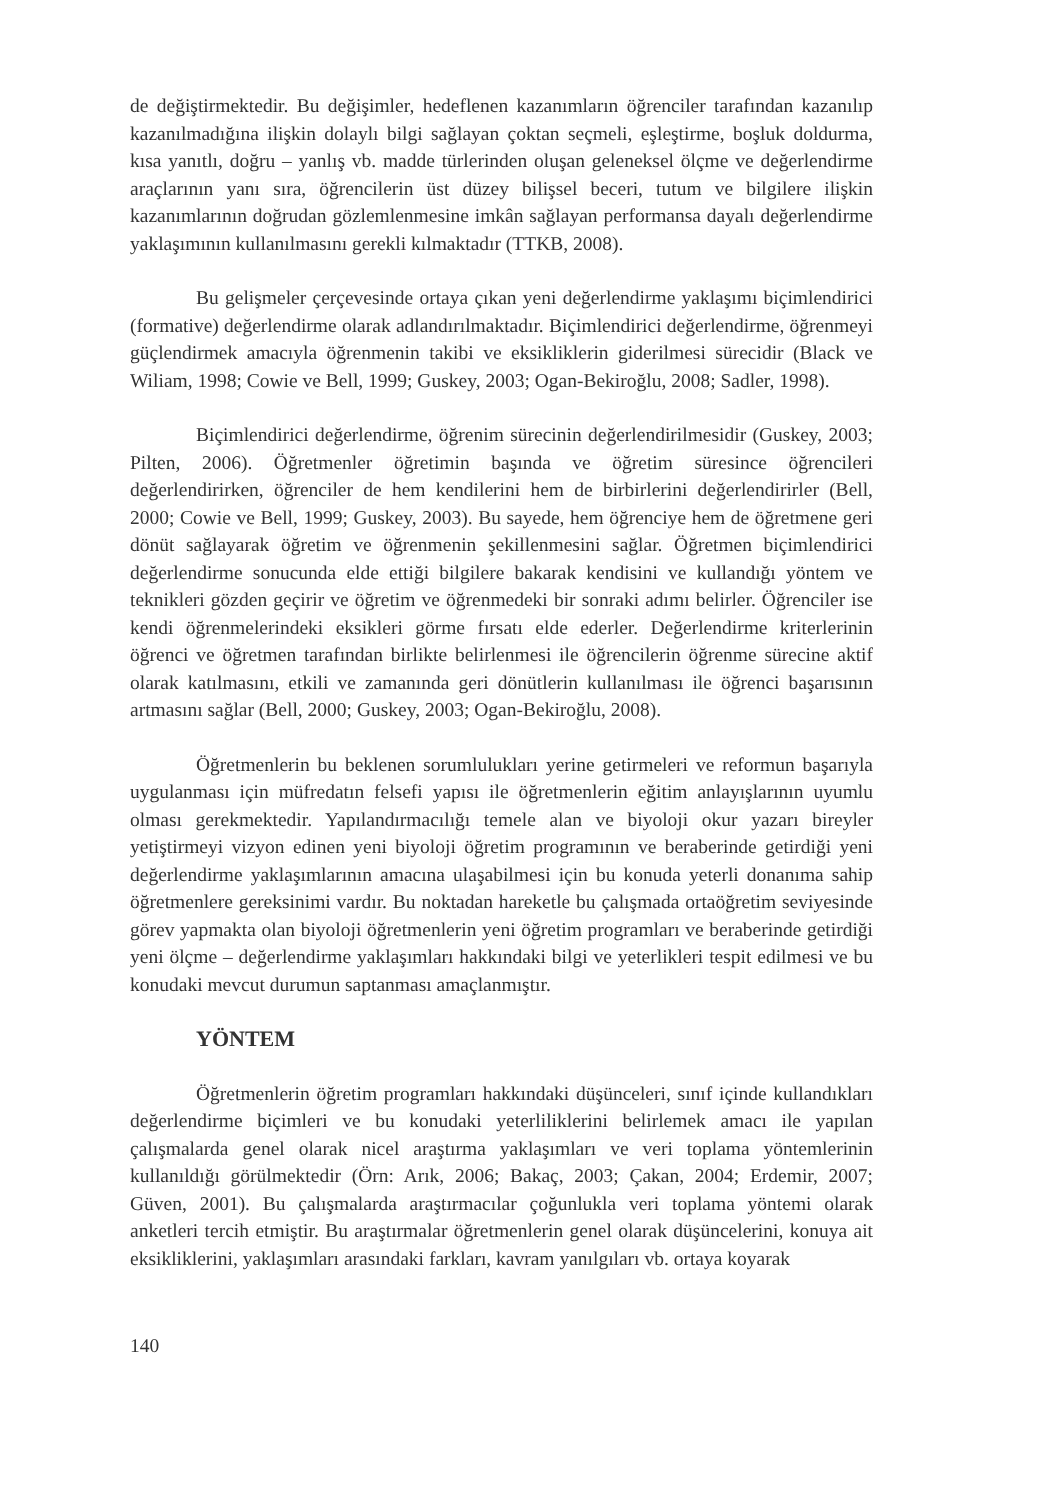de değiştirmektedir. Bu değişimler, hedeflenen kazanımların öğrenciler tarafından kazanılıp kazanılmadığına ilişkin dolaylı bilgi sağlayan çoktan seçmeli, eşleştirme, boşluk doldurma, kısa yanıtlı, doğru – yanlış vb. madde türlerinden oluşan geleneksel ölçme ve değerlendirme araçlarının yanı sıra, öğrencilerin üst düzey bilişsel beceri, tutum ve bilgilere ilişkin kazanımlarının doğrudan gözlemlenmesine imkân sağlayan performansa dayalı değerlendirme yaklaşımının kullanılmasını gerekli kılmaktadır (TTKB, 2008).
Bu gelişmeler çerçevesinde ortaya çıkan yeni değerlendirme yaklaşımı biçimlendirici (formative) değerlendirme olarak adlandırılmaktadır. Biçimlendirici değerlendirme, öğrenmeyi güçlendirmek amacıyla öğrenmenin takibi ve eksikliklerin giderilmesi sürecidir (Black ve Wiliam, 1998; Cowie ve Bell, 1999; Guskey, 2003; Ogan-Bekiroğlu, 2008; Sadler, 1998).
Biçimlendirici değerlendirme, öğrenim sürecinin değerlendirilmesidir (Guskey, 2003; Pilten, 2006). Öğretmenler öğretimin başında ve öğretim süresince öğrencileri değerlendirirken, öğrenciler de hem kendilerini hem de birbirlerini değerlendirirler (Bell, 2000; Cowie ve Bell, 1999; Guskey, 2003). Bu sayede, hem öğrenciye hem de öğretmene geri dönüt sağlayarak öğretim ve öğrenmenin şekillenmesini sağlar. Öğretmen biçimlendirici değerlendirme sonucunda elde ettiği bilgilere bakarak kendisini ve kullandığı yöntem ve teknikleri gözden geçirir ve öğretim ve öğrenmedeki bir sonraki adımı belirler. Öğrenciler ise kendi öğrenmelerindeki eksikleri görme fırsatı elde ederler. Değerlendirme kriterlerinin öğrenci ve öğretmen tarafından birlikte belirlenmesi ile öğrencilerin öğrenme sürecine aktif olarak katılmasını, etkili ve zamanında geri dönütlerin kullanılması ile öğrenci başarısının artmasını sağlar (Bell, 2000; Guskey, 2003; Ogan-Bekiroğlu, 2008).
Öğretmenlerin bu beklenen sorumlulukları yerine getirmeleri ve reformun başarıyla uygulanması için müfredatın felsefi yapısı ile öğretmenlerin eğitim anlayışlarının uyumlu olması gerekmektedir. Yapılandırmacılığı temele alan ve biyoloji okur yazarı bireyler yetiştirmeyi vizyon edinen yeni biyoloji öğretim programının ve beraberinde getirdiği yeni değerlendirme yaklaşımlarının amacına ulaşabilmesi için bu konuda yeterli donanıma sahip öğretmenlere gereksinimi vardır. Bu noktadan hareketle bu çalışmada ortaöğretim seviyesinde görev yapmakta olan biyoloji öğretmenlerin yeni öğretim programları ve beraberinde getirdiği yeni ölçme – değerlendirme yaklaşımları hakkındaki bilgi ve yeterlikleri tespit edilmesi ve bu konudaki mevcut durumun saptanması amaçlanmıştır.
YÖNTEM
Öğretmenlerin öğretim programları hakkındaki düşünceleri, sınıf içinde kullandıkları değerlendirme biçimleri ve bu konudaki yeterliliklerini belirlemek amacı ile yapılan çalışmalarda genel olarak nicel araştırma yaklaşımları ve veri toplama yöntemlerinin kullanıldığı görülmektedir (Örn: Arık, 2006; Bakaç, 2003; Çakan, 2004; Erdemir, 2007; Güven, 2001). Bu çalışmalarda araştırmacılar çoğunlukla veri toplama yöntemi olarak anketleri tercih etmiştir. Bu araştırmalar öğretmenlerin genel olarak düşüncelerini, konuya ait eksikliklerini, yaklaşımları arasındaki farkları, kavram yanılgıları vb. ortaya koyarak
140